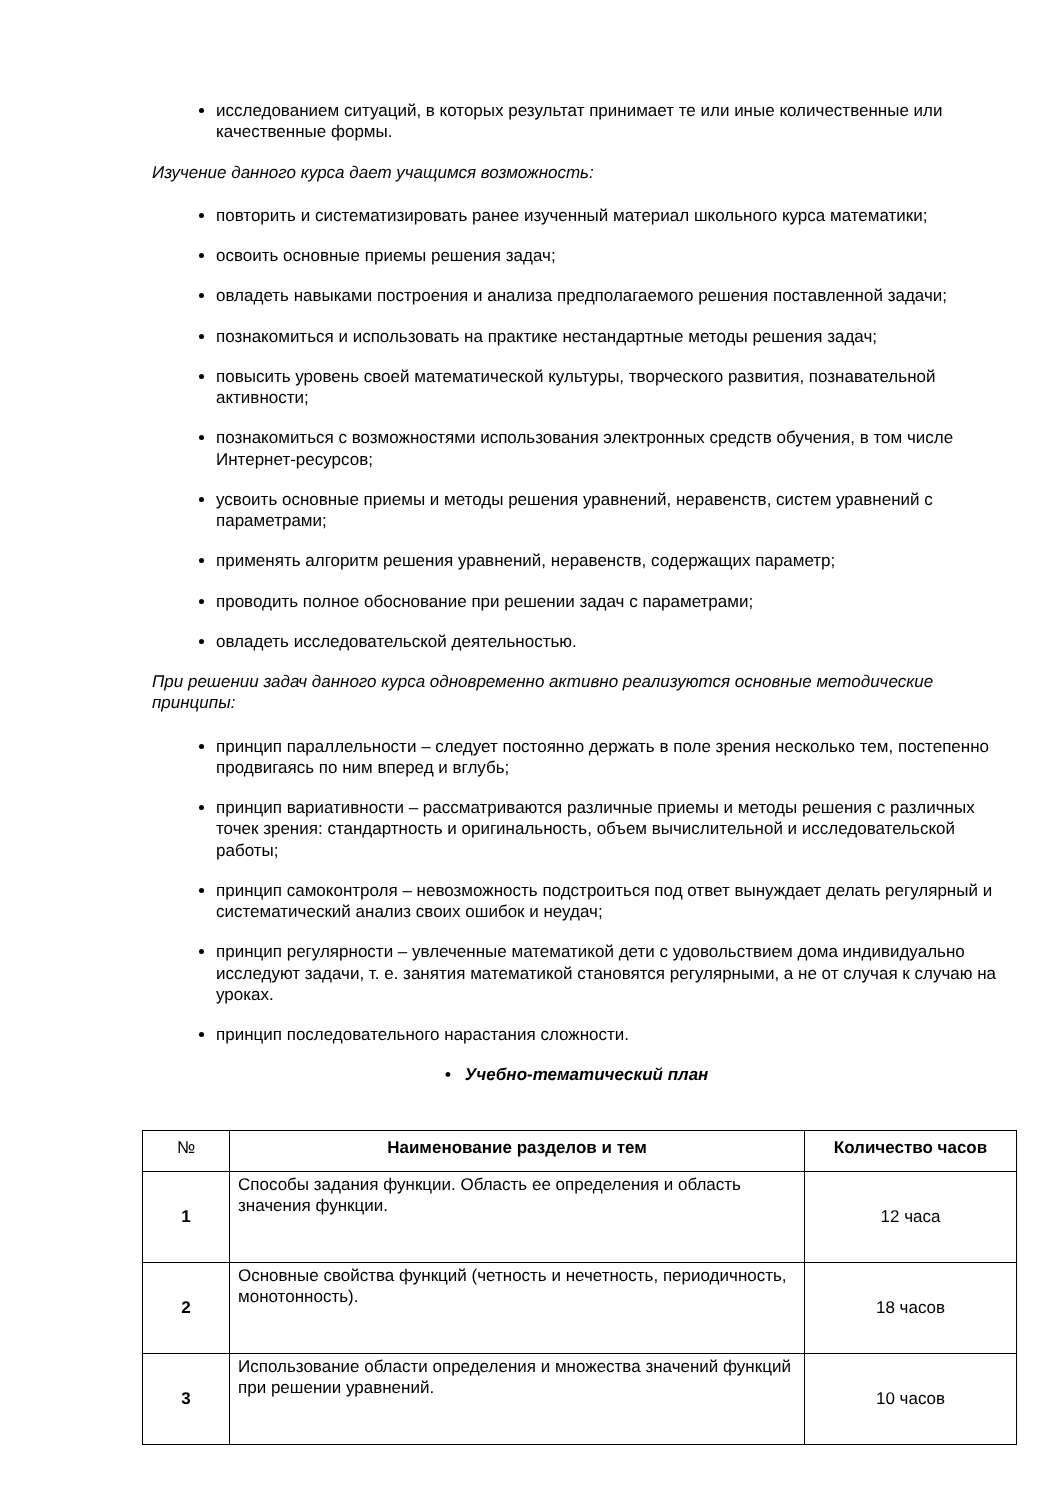исследованием ситуаций, в которых результат принимает те или иные количественные или качественные формы.
Изучение данного курса дает учащимся возможность:
повторить и систематизировать ранее изученный материал школьного курса математики;
освоить основные приемы решения задач;
овладеть навыками построения и анализа предполагаемого решения поставленной задачи;
познакомиться и использовать на практике нестандартные методы решения задач;
повысить уровень своей математической культуры, творческого развития, познавательной активности;
познакомиться с возможностями использования электронных средств обучения, в том числе Интернет-ресурсов;
усвоить основные приемы и методы решения уравнений, неравенств, систем уравнений с параметрами;
применять алгоритм решения уравнений, неравенств, содержащих параметр;
проводить полное обоснование при решении задач с параметрами;
овладеть исследовательской деятельностью.
При решении задач данного курса одновременно активно реализуются основные методические принципы:
принцип параллельности – следует постоянно держать в поле зрения несколько тем, постепенно продвигаясь по ним вперед и вглубь;
принцип вариативности – рассматриваются различные приемы и методы решения с различных точек зрения: стандартность и оригинальность, объем вычислительной и исследовательской работы;
принцип самоконтроля – невозможность подстроиться под ответ вынуждает делать регулярный и систематический анализ своих ошибок и неудач;
принцип регулярности – увлеченные математикой дети с удовольствием дома индивидуально исследуют задачи, т. е. занятия математикой становятся регулярными, а не от случая к случаю на уроках.
принцип последовательного нарастания сложности.
• Учебно-тематический план
| № | Наименование разделов и тем | Количество часов |
| --- | --- | --- |
| 1 | Способы задания функции. Область ее определения и область значения функции. | 12 часа |
| 2 | Основные свойства функций (четность и нечетность, периодичность, монотонность). | 18 часов |
| 3 | Использование области определения и множества значений функций при решении уравнений. | 10 часов |